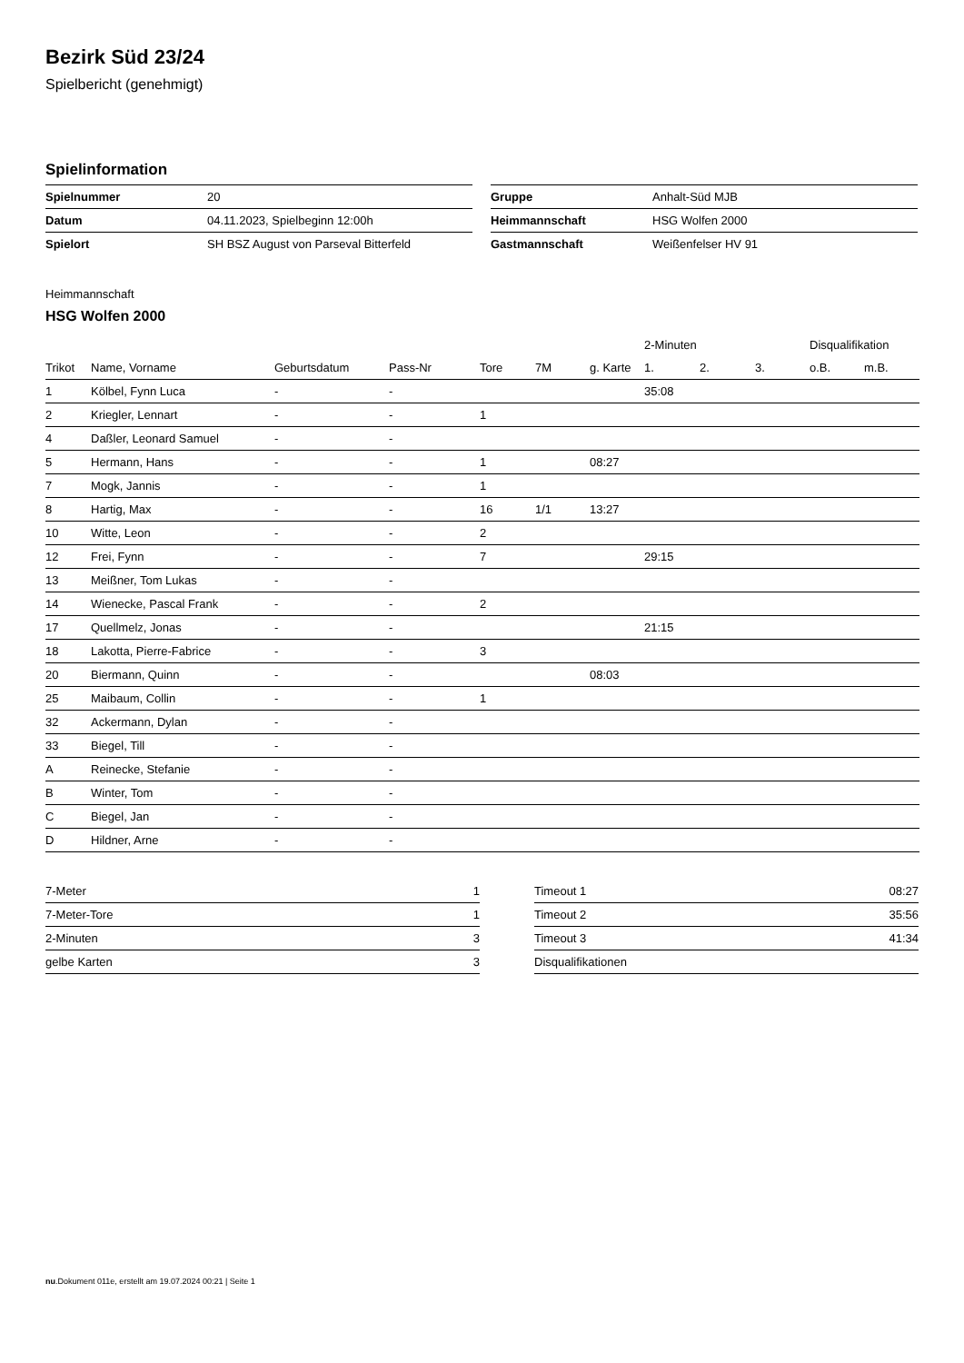Bezirk Süd 23/24
Spielbericht (genehmigt)
Spielinformation
| Spielnummer | 20 |
| Datum | 04.11.2023, Spielbeginn 12:00h |
| Spielort | SH BSZ August von Parseval Bitterfeld |
| Gruppe | Anhalt-Süd MJB |
| Heimmannschaft | HSG Wolfen 2000 |
| Gastmannschaft | Weißenfelser HV 91 |
Heimmannschaft
HSG Wolfen 2000
| | | | | | | | 2-Minuten | | | Disqualifikation | |
| --- | --- | --- | --- | --- | --- | --- | --- | --- | --- | --- | --- |
| Trikot | Name, Vorname | Geburtsdatum | Pass-Nr | Tore | 7M | g. Karte | 1. | 2. | 3. | o.B. | m.B. |
| 1 | Kölbel, Fynn Luca | - | - | | | | 35:08 | | | | |
| 2 | Kriegler, Lennart | - | - | 1 | | | | | | | |
| 4 | Daßler, Leonard Samuel | - | - | | | | | | | | |
| 5 | Hermann, Hans | - | - | 1 | | 08:27 | | | | | |
| 7 | Mogk, Jannis | - | - | 1 | | | | | | | |
| 8 | Hartig, Max | - | - | 16 | 1/1 | 13:27 | | | | | |
| 10 | Witte, Leon | - | - | 2 | | | | | | | |
| 12 | Frei, Fynn | - | - | 7 | | | 29:15 | | | | |
| 13 | Meißner, Tom Lukas | - | - | | | | | | | | |
| 14 | Wienecke, Pascal Frank | - | - | 2 | | | | | | | |
| 17 | Quellmelz, Jonas | - | - | | | | 21:15 | | | | |
| 18 | Lakotta, Pierre-Fabrice | - | - | 3 | | | | | | | |
| 20 | Biermann, Quinn | - | - | | | 08:03 | | | | | |
| 25 | Maibaum, Collin | - | - | 1 | | | | | | | |
| 32 | Ackermann, Dylan | - | - | | | | | | | | |
| 33 | Biegel, Till | - | - | | | | | | | | |
| A | Reinecke, Stefanie | - | - | | | | | | | | |
| B | Winter, Tom | - | - | | | | | | | | |
| C | Biegel, Jan | - | - | | | | | | | | |
| D | Hildner, Arne | - | - | | | | | | | | |
| 7-Meter | 1 |
| 7-Meter-Tore | 1 |
| 2-Minuten | 3 |
| gelbe Karten | 3 |
| Timeout 1 | 08:27 |
| Timeout 2 | 35:56 |
| Timeout 3 | 41:34 |
| Disqualifikationen | |
nu.Dokument 011e, erstellt am 19.07.2024 00:21 | Seite 1